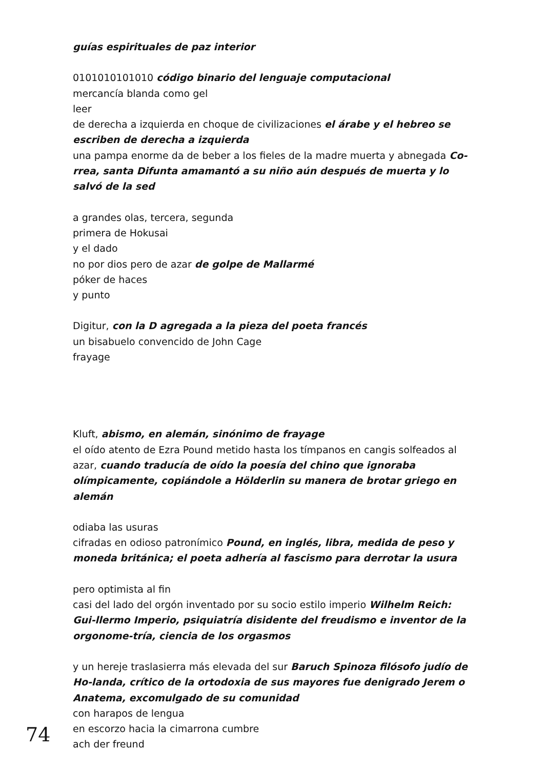guías espirituales de paz interior
0101010101010 código binario del lenguaje computacional
mercancía blanda como gel
leer
de derecha a izquierda en choque de civilizaciones el árabe y el hebreo se escriben de derecha a izquierda
una pampa enorme da de beber a los fieles de la madre muerta y abnegada Co-rrea, santa Difunta amamantó a su niño aún después de muerta y lo salvó de la sed
a grandes olas, tercera, segunda
primera de Hokusai
y el dado
no por dios pero de azar de golpe de Mallarmé
póker de haces
y punto
Digitur, con la D agregada a la pieza del poeta francés
un bisabuelo convencido de John Cage
frayage
Kluft, abismo, en alemán, sinónimo de frayage
el oído atento de Ezra Pound metido hasta los tímpanos en cangis solfeados al azar, cuando traducía de oído la poesía del chino que ignoraba olímpicamente, copiándole a Hölderlin su manera de brotar griego en alemán
odiaba las usuras
cifradas en odioso patronímico Pound, en inglés, libra, medida de peso y moneda británica; el poeta adhería al fascismo para derrotar la usura
pero optimista al fin
casi del lado del orgón inventado por su socio estilo imperio Wilhelm Reich: Gui-llermo Imperio, psiquiatría disidente del freudismo e inventor de la orgonome-tría, ciencia de los orgasmos
y un hereje traslasierra más elevada del sur Baruch Spinoza filósofo judío de Ho-landa, crítico de la ortodoxia de sus mayores fue denigrado Jerem o Anatema, excomulgado de su comunidad
con harapos de lengua
en escorzo hacia la cimarrona cumbre
ach der freund
74